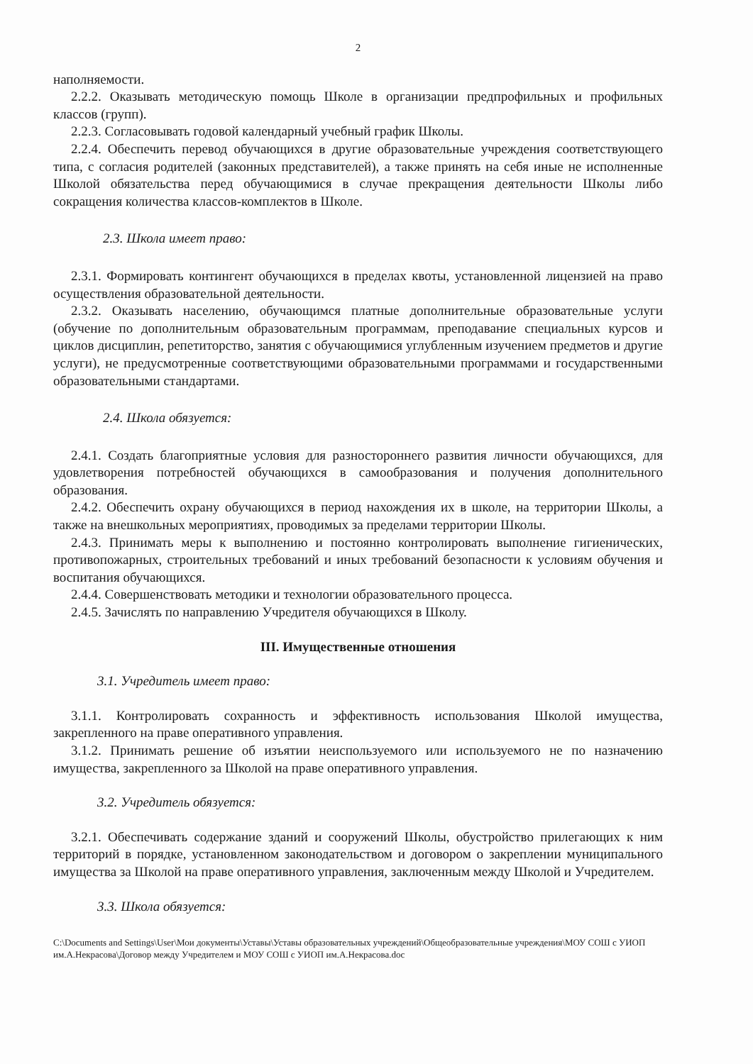2
наполняемости.
2.2.2. Оказывать методическую помощь Школе в организации предпрофильных и профильных классов (групп).
2.2.3. Согласовывать годовой календарный учебный график Школы.
2.2.4. Обеспечить перевод обучающихся в другие образовательные учреждения соответствующего типа, с согласия родителей (законных представителей), а также принять на себя иные не исполненные Школой обязательства перед обучающимися в случае прекращения деятельности Школы либо сокращения количества классов-комплектов в Школе.
2.3. Школа имеет право:
2.3.1. Формировать контингент обучающихся в пределах квоты, установленной лицензией на право осуществления образовательной деятельности.
2.3.2. Оказывать населению, обучающимся платные дополнительные образовательные услуги (обучение по дополнительным образовательным программам, преподавание специальных курсов и циклов дисциплин, репетиторство, занятия с обучающимися углубленным изучением предметов и другие услуги), не предусмотренные соответствующими образовательными программами и государственными образовательными стандартами.
2.4. Школа обязуется:
2.4.1. Создать благоприятные условия для разностороннего развития личности обучающихся, для удовлетворения потребностей обучающихся в самообразования и получения дополнительного образования.
2.4.2. Обеспечить охрану обучающихся в период нахождения их в школе, на территории Школы, а также на внешкольных мероприятиях, проводимых за пределами территории Школы.
2.4.3. Принимать меры к выполнению и постоянно контролировать выполнение гигиенических, противопожарных, строительных требований и иных требований безопасности к условиям обучения и воспитания обучающихся.
2.4.4. Совершенствовать методики и технологии образовательного процесса.
2.4.5. Зачислять по направлению Учредителя обучающихся в Школу.
III. Имущественные отношения
3.1. Учредитель имеет право:
3.1.1. Контролировать сохранность и эффективность использования Школой имущества, закрепленного на праве оперативного управления.
3.1.2. Принимать решение об изъятии неиспользуемого или используемого не по назначению имущества, закрепленного за Школой на праве оперативного управления.
3.2. Учредитель обязуется:
3.2.1. Обеспечивать содержание зданий и сооружений Школы, обустройство прилегающих к ним территорий в порядке, установленном законодательством и договором о закреплении муниципального имущества за Школой на праве оперативного управления, заключенным между Школой и Учредителем.
3.3. Школа обязуется:
C:\Documents and Settings\User\Мои документы\Уставы\Уставы образовательных учреждений\Общеобразовательные учреждения\МОУ СОШ с УИОП им.А.Некрасова\Договор между Учредителем и МОУ СОШ с УИОП им.А.Некрасова.doc